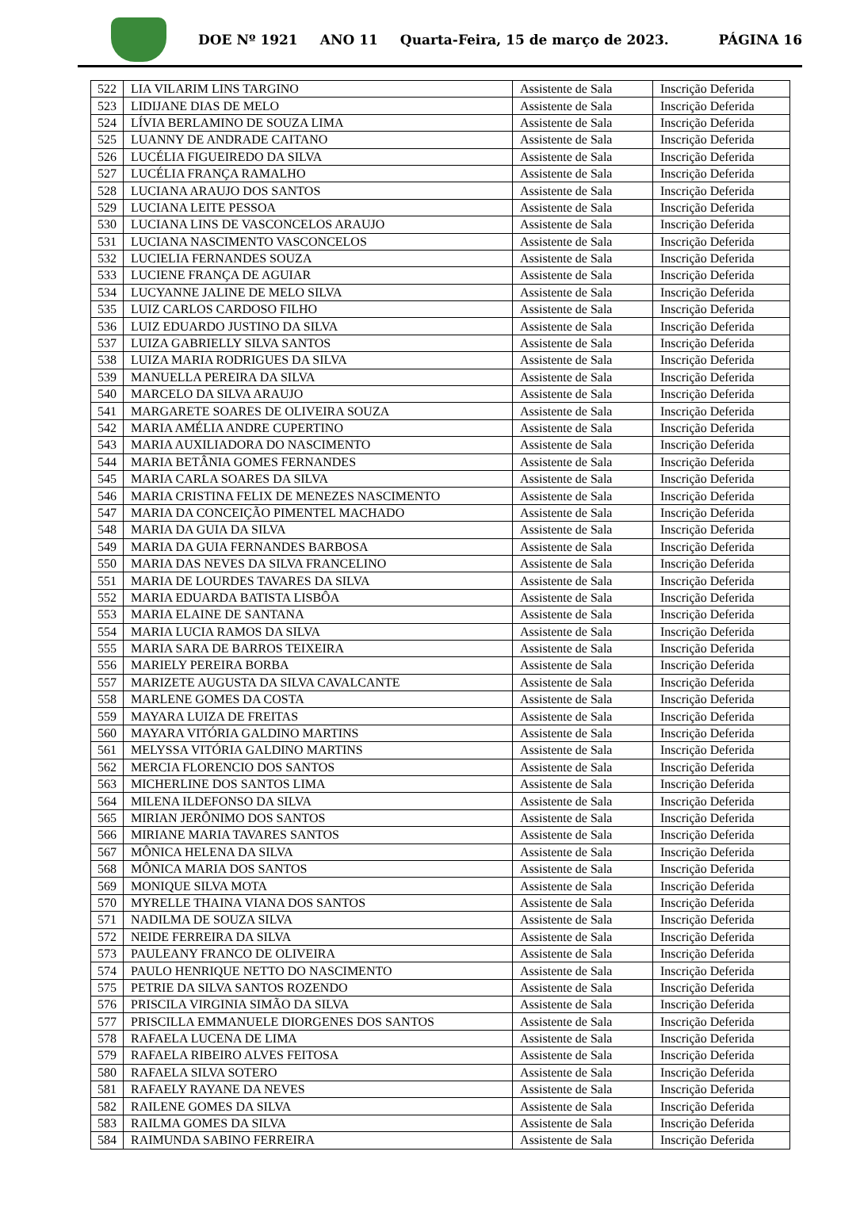DOE Nº 1921 ANO 11 Quarta-Feira, 15 de março de 2023. PÁGINA 16
| 522 | LIA VILARIM LINS TARGINO | Assistente de Sala | Inscrição Deferida |
| 523 | LIDIJANE DIAS DE MELO | Assistente de Sala | Inscrição Deferida |
| 524 | LÍVIA BERLAMINO DE SOUZA LIMA | Assistente de Sala | Inscrição Deferida |
| 525 | LUANNY DE ANDRADE CAITANO | Assistente de Sala | Inscrição Deferida |
| 526 | LUCÉLIA FIGUEIREDO DA SILVA | Assistente de Sala | Inscrição Deferida |
| 527 | LUCÉLIA FRANÇA RAMALHO | Assistente de Sala | Inscrição Deferida |
| 528 | LUCIANA ARAUJO DOS SANTOS | Assistente de Sala | Inscrição Deferida |
| 529 | LUCIANA LEITE PESSOA | Assistente de Sala | Inscrição Deferida |
| 530 | LUCIANA LINS DE VASCONCELOS ARAUJO | Assistente de Sala | Inscrição Deferida |
| 531 | LUCIANA NASCIMENTO VASCONCELOS | Assistente de Sala | Inscrição Deferida |
| 532 | LUCIELIA FERNANDES SOUZA | Assistente de Sala | Inscrição Deferida |
| 533 | LUCIENE FRANÇA DE AGUIAR | Assistente de Sala | Inscrição Deferida |
| 534 | LUCYANNE JALINE DE MELO SILVA | Assistente de Sala | Inscrição Deferida |
| 535 | LUIZ CARLOS CARDOSO FILHO | Assistente de Sala | Inscrição Deferida |
| 536 | LUIZ EDUARDO JUSTINO DA SILVA | Assistente de Sala | Inscrição Deferida |
| 537 | LUIZA GABRIELLY SILVA SANTOS | Assistente de Sala | Inscrição Deferida |
| 538 | LUIZA MARIA RODRIGUES DA SILVA | Assistente de Sala | Inscrição Deferida |
| 539 | MANUELLA PEREIRA DA SILVA | Assistente de Sala | Inscrição Deferida |
| 540 | MARCELO DA SILVA ARAUJO | Assistente de Sala | Inscrição Deferida |
| 541 | MARGARETE SOARES DE OLIVEIRA SOUZA | Assistente de Sala | Inscrição Deferida |
| 542 | MARIA AMÉLIA ANDRE CUPERTINO | Assistente de Sala | Inscrição Deferida |
| 543 | MARIA AUXILIADORA DO NASCIMENTO | Assistente de Sala | Inscrição Deferida |
| 544 | MARIA BETÂNIA GOMES FERNANDES | Assistente de Sala | Inscrição Deferida |
| 545 | MARIA CARLA SOARES DA SILVA | Assistente de Sala | Inscrição Deferida |
| 546 | MARIA CRISTINA FELIX DE MENEZES NASCIMENTO | Assistente de Sala | Inscrição Deferida |
| 547 | MARIA DA CONCEIÇÃO PIMENTEL MACHADO | Assistente de Sala | Inscrição Deferida |
| 548 | MARIA DA GUIA DA SILVA | Assistente de Sala | Inscrição Deferida |
| 549 | MARIA DA GUIA FERNANDES BARBOSA | Assistente de Sala | Inscrição Deferida |
| 550 | MARIA DAS NEVES DA SILVA FRANCELINO | Assistente de Sala | Inscrição Deferida |
| 551 | MARIA DE LOURDES TAVARES DA SILVA | Assistente de Sala | Inscrição Deferida |
| 552 | MARIA EDUARDA BATISTA LISBÔA | Assistente de Sala | Inscrição Deferida |
| 553 | MARIA ELAINE DE SANTANA | Assistente de Sala | Inscrição Deferida |
| 554 | MARIA LUCIA RAMOS DA SILVA | Assistente de Sala | Inscrição Deferida |
| 555 | MARIA SARA DE BARROS TEIXEIRA | Assistente de Sala | Inscrição Deferida |
| 556 | MARIELY PEREIRA BORBA | Assistente de Sala | Inscrição Deferida |
| 557 | MARIZETE AUGUSTA DA SILVA CAVALCANTE | Assistente de Sala | Inscrição Deferida |
| 558 | MARLENE GOMES DA COSTA | Assistente de Sala | Inscrição Deferida |
| 559 | MAYARA LUIZA DE FREITAS | Assistente de Sala | Inscrição Deferida |
| 560 | MAYARA VITÓRIA GALDINO MARTINS | Assistente de Sala | Inscrição Deferida |
| 561 | MELYSSA VITÓRIA GALDINO MARTINS | Assistente de Sala | Inscrição Deferida |
| 562 | MERCIA FLORENCIO DOS SANTOS | Assistente de Sala | Inscrição Deferida |
| 563 | MICHERLINE DOS SANTOS LIMA | Assistente de Sala | Inscrição Deferida |
| 564 | MILENA ILDEFONSO DA SILVA | Assistente de Sala | Inscrição Deferida |
| 565 | MIRIAN JERÔNIMO DOS SANTOS | Assistente de Sala | Inscrição Deferida |
| 566 | MIRIANE MARIA TAVARES SANTOS | Assistente de Sala | Inscrição Deferida |
| 567 | MÔNICA HELENA DA SILVA | Assistente de Sala | Inscrição Deferida |
| 568 | MÔNICA MARIA DOS SANTOS | Assistente de Sala | Inscrição Deferida |
| 569 | MONIQUE SILVA MOTA | Assistente de Sala | Inscrição Deferida |
| 570 | MYRELLE THAINA VIANA DOS SANTOS | Assistente de Sala | Inscrição Deferida |
| 571 | NADILMA DE SOUZA SILVA | Assistente de Sala | Inscrição Deferida |
| 572 | NEIDE FERREIRA DA SILVA | Assistente de Sala | Inscrição Deferida |
| 573 | PAULEANY FRANCO DE OLIVEIRA | Assistente de Sala | Inscrição Deferida |
| 574 | PAULO HENRIQUE NETTO DO NASCIMENTO | Assistente de Sala | Inscrição Deferida |
| 575 | PETRIE DA SILVA SANTOS ROZENDO | Assistente de Sala | Inscrição Deferida |
| 576 | PRISCILA VIRGINIA SIMÃO DA SILVA | Assistente de Sala | Inscrição Deferida |
| 577 | PRISCILLA EMMANUELE DIORGENES DOS SANTOS | Assistente de Sala | Inscrição Deferida |
| 578 | RAFAELA LUCENA DE LIMA | Assistente de Sala | Inscrição Deferida |
| 579 | RAFAELA RIBEIRO ALVES FEITOSA | Assistente de Sala | Inscrição Deferida |
| 580 | RAFAELA SILVA SOTERO | Assistente de Sala | Inscrição Deferida |
| 581 | RAFAELY RAYANE DA NEVES | Assistente de Sala | Inscrição Deferida |
| 582 | RAILENE GOMES DA SILVA | Assistente de Sala | Inscrição Deferida |
| 583 | RAILMA GOMES DA SILVA | Assistente de Sala | Inscrição Deferida |
| 584 | RAIMUNDA SABINO FERREIRA | Assistente de Sala | Inscrição Deferida |